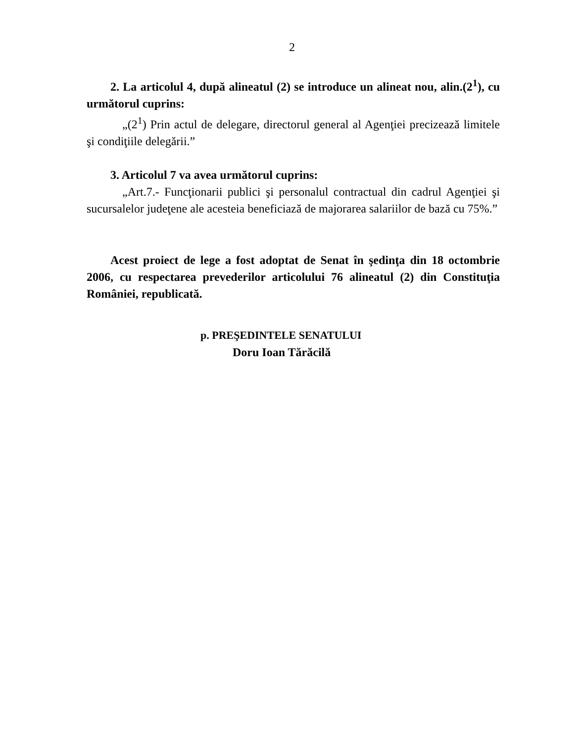2
2. La articolul 4, după alineatul (2) se introduce un alineat nou, alin.(2<sup>1</sup>), cu următorul cuprins:
„(2<sup>1</sup>) Prin actul de delegare, directorul general al Agenţiei precizează limitele şi condiţiile delegării.”
3. Articolul 7 va avea următorul cuprins:
„Art.7.- Funcţionarii publici şi personalul contractual din cadrul Agenţiei şi sucursalelor judeţene ale acesteia beneficiază de majorarea salariilor de bază cu 75%.”
Acest proiect de lege a fost adoptat de Senat în şedinţa din 18 octombrie 2006, cu respectarea prevederilor articolului 76 alineatul (2) din Constituţia României, republicată.
p. PREŞEDINTELE SENATULUI
Doru Ioan Tărăcilă